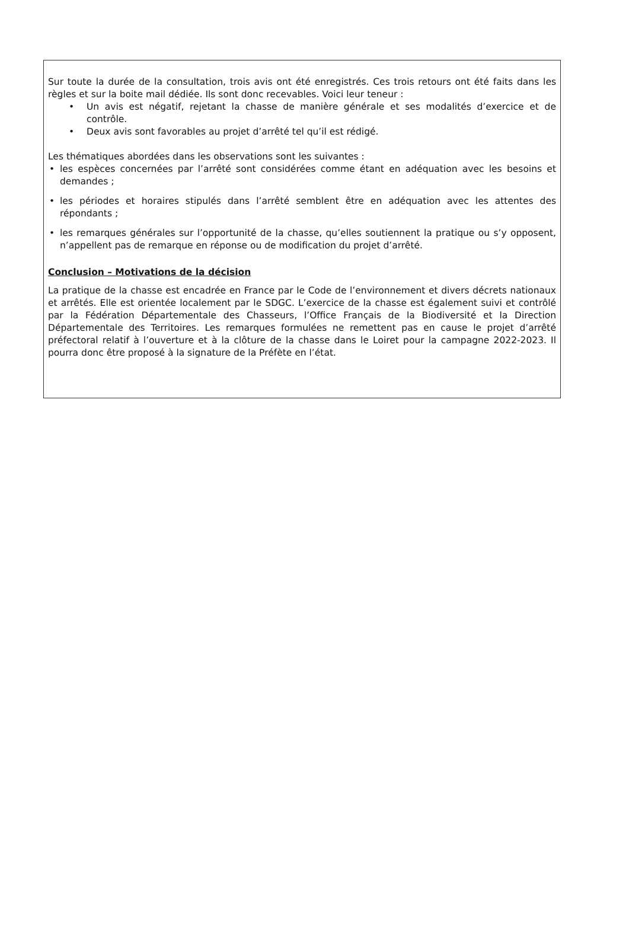Sur toute la durée de la consultation, trois avis ont été enregistrés. Ces trois retours ont été faits dans les règles et sur la boite mail dédiée. Ils sont donc recevables. Voici leur teneur :
• Un avis est négatif, rejetant la chasse de manière générale et ses modalités d’exercice et de contrôle.
• Deux avis sont favorables au projet d’arrêté tel qu’il est rédigé.
Les thématiques abordées dans les observations sont les suivantes :
• les espèces concernées par l’arrêté sont considérées comme étant en adéquation avec les besoins et demandes ;
• les périodes et horaires stipulés dans l’arrêté semblent être en adéquation avec les attentes des répondants ;
• les remarques générales sur l’opportunité de la chasse, qu’elles soutiennent la pratique ou s’y opposent, n’appellent pas de remarque en réponse ou de modification du projet d’arrêté.
Conclusion – Motivations de la décision
La pratique de la chasse est encadrée en France par le Code de l’environnement et divers décrets nationaux et arrêtés. Elle est orientée localement par le SDGC. L’exercice de la chasse est également suivi et contrôlé par la Fédération Départementale des Chasseurs, l’Office Français de la Biodiversité et la Direction Départementale des Territoires. Les remarques formulées ne remettent pas en cause le projet d’arrêté préfectoral relatif à l’ouverture et à la clôture de la chasse dans le Loiret pour la campagne 2022-2023. Il pourra donc être proposé à la signature de la Préfète en l’état.